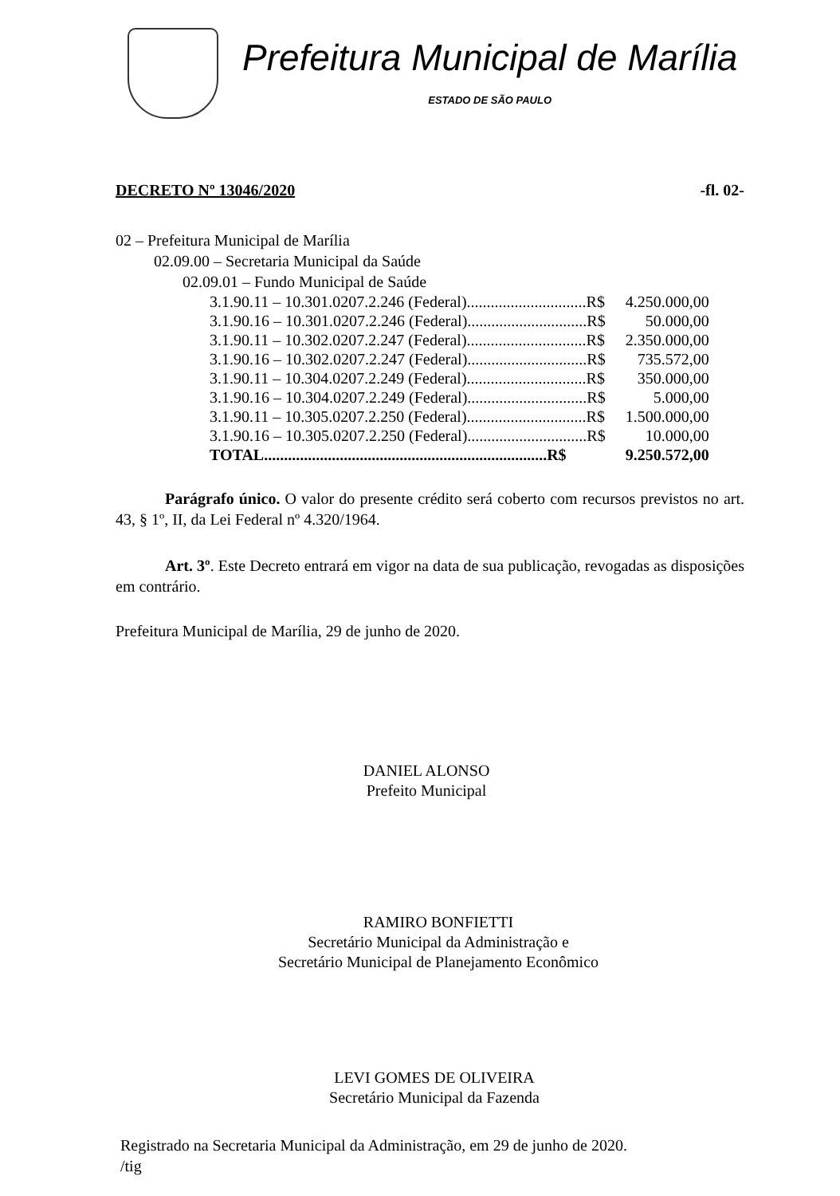Prefeitura Municipal de Marília
ESTADO DE SÃO PAULO
DECRETO Nº 13046/2020 -fl. 02-
02 – Prefeitura Municipal de Marília
02.09.00 – Secretaria Municipal da Saúde
02.09.01 – Fundo Municipal de Saúde
| 3.1.90.11 – 10.301.0207.2.246 (Federal)..............................R$ | 4.250.000,00 |
| 3.1.90.16 – 10.301.0207.2.246 (Federal)..............................R$ | 50.000,00 |
| 3.1.90.11 – 10.302.0207.2.247 (Federal)..............................R$ | 2.350.000,00 |
| 3.1.90.16 – 10.302.0207.2.247 (Federal)..............................R$ | 735.572,00 |
| 3.1.90.11 – 10.304.0207.2.249 (Federal)..............................R$ | 350.000,00 |
| 3.1.90.16 – 10.304.0207.2.249 (Federal)..............................R$ | 5.000,00 |
| 3.1.90.11 – 10.305.0207.2.250 (Federal)..............................R$ | 1.500.000,00 |
| 3.1.90.16 – 10.305.0207.2.250 (Federal)..............................R$ | 10.000,00 |
| TOTAL.......................................................................R$ | 9.250.572,00 |
Parágrafo único. O valor do presente crédito será coberto com recursos previstos no art. 43, § 1º, II, da Lei Federal nº 4.320/1964.
Art. 3º. Este Decreto entrará em vigor na data de sua publicação, revogadas as disposições em contrário.
Prefeitura Municipal de Marília, 29 de junho de 2020.
DANIEL ALONSO
Prefeito Municipal
RAMIRO BONFIETTI
Secretário Municipal da Administração e
Secretário Municipal de Planejamento Econômico
LEVI GOMES DE OLIVEIRA
Secretário Municipal da Fazenda
Registrado na Secretaria Municipal da Administração, em 29 de junho de 2020.
/tig